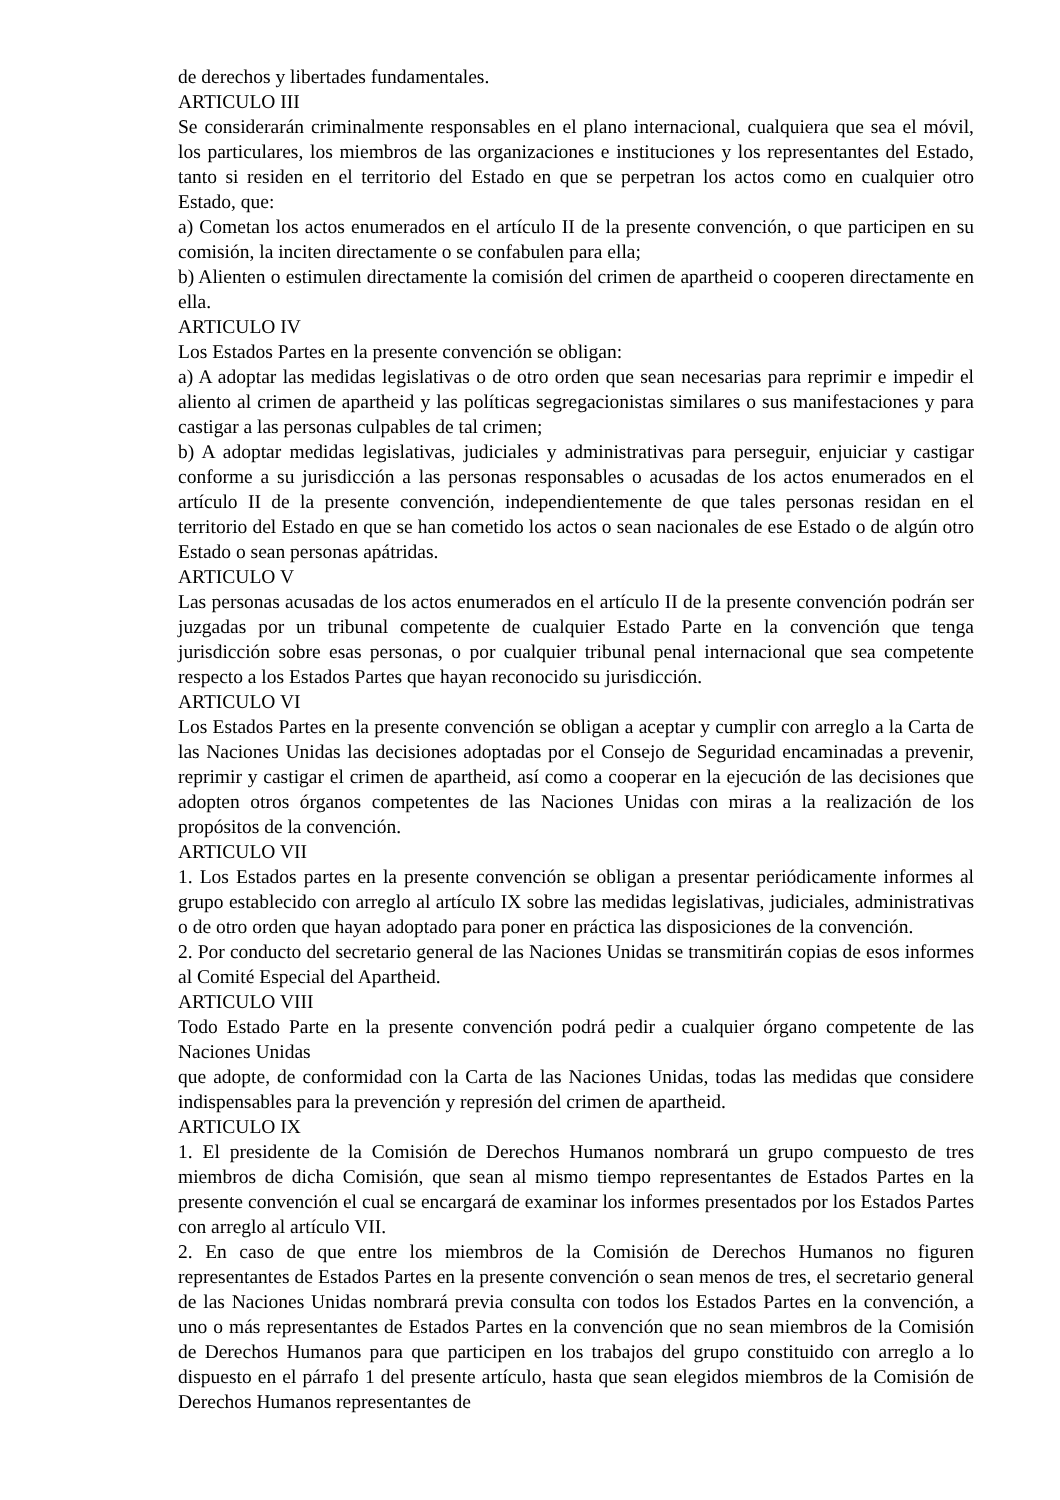de derechos y libertades fundamentales.
ARTICULO III
Se considerarán criminalmente responsables en el plano internacional, cualquiera que sea el móvil, los particulares, los miembros de las organizaciones e instituciones y los representantes del Estado, tanto si residen en el territorio del Estado en que se perpetran los actos como en cualquier otro Estado, que:
a) Cometan los actos enumerados en el artículo II de la presente convención, o que participen en su comisión, la inciten directamente o se confabulen para ella;
b) Alienten o estimulen directamente la comisión del crimen de apartheid o cooperen directamente en ella.
ARTICULO IV
Los Estados Partes en la presente convención se obligan:
a) A adoptar las medidas legislativas o de otro orden que sean necesarias para reprimir e impedir el aliento al crimen de apartheid y las políticas segregacionistas similares o sus manifestaciones y para castigar a las personas culpables de tal crimen;
b) A adoptar medidas legislativas, judiciales y administrativas para perseguir, enjuiciar y castigar conforme a su jurisdicción a las personas responsables o acusadas de los actos enumerados en el artículo II de la presente convención, independientemente de que tales personas residan en el territorio del Estado en que se han cometido los actos o sean nacionales de ese Estado o de algún otro Estado o sean personas apátridas.
ARTICULO V
Las personas acusadas de los actos enumerados en el artículo II de la presente convención podrán ser juzgadas por un tribunal competente de cualquier Estado Parte en la convención que tenga jurisdicción sobre esas personas, o por cualquier tribunal penal internacional que sea competente respecto a los Estados Partes que hayan reconocido su jurisdicción.
ARTICULO VI
Los Estados Partes en la presente convención se obligan a aceptar y cumplir con arreglo a la Carta de las Naciones Unidas las decisiones adoptadas por el Consejo de Seguridad encaminadas a prevenir, reprimir y castigar el crimen de apartheid, así como a cooperar en la ejecución de las decisiones que adopten otros órganos competentes de las Naciones Unidas con miras a la realización de los propósitos de la convención.
ARTICULO VII
1. Los Estados partes en la presente convención se obligan a presentar periódicamente informes al grupo establecido con arreglo al artículo IX sobre las medidas legislativas, judiciales, administrativas o de otro orden que hayan adoptado para poner en práctica las disposiciones de la convención.
2. Por conducto del secretario general de las Naciones Unidas se transmitirán copias de esos informes al Comité Especial del Apartheid.
ARTICULO VIII
Todo Estado Parte en la presente convención podrá pedir a cualquier órgano competente de las Naciones Unidas
que adopte, de conformidad con la Carta de las Naciones Unidas, todas las medidas que considere indispensables para la prevención y represión del crimen de apartheid.
ARTICULO IX
1. El presidente de la Comisión de Derechos Humanos nombrará un grupo compuesto de tres miembros de dicha Comisión, que sean al mismo tiempo representantes de Estados Partes en la presente convención el cual se encargará de examinar los informes presentados por los Estados Partes con arreglo al artículo VII.
2. En caso de que entre los miembros de la Comisión de Derechos Humanos no figuren representantes de Estados Partes en la presente convención o sean menos de tres, el secretario general de las Naciones Unidas nombrará previa consulta con todos los Estados Partes en la convención, a uno o más representantes de Estados Partes en la convención que no sean miembros de la Comisión de Derechos Humanos para que participen en los trabajos del grupo constituido con arreglo a lo dispuesto en el párrafo 1 del presente artículo, hasta que sean elegidos miembros de la Comisión de Derechos Humanos representantes de